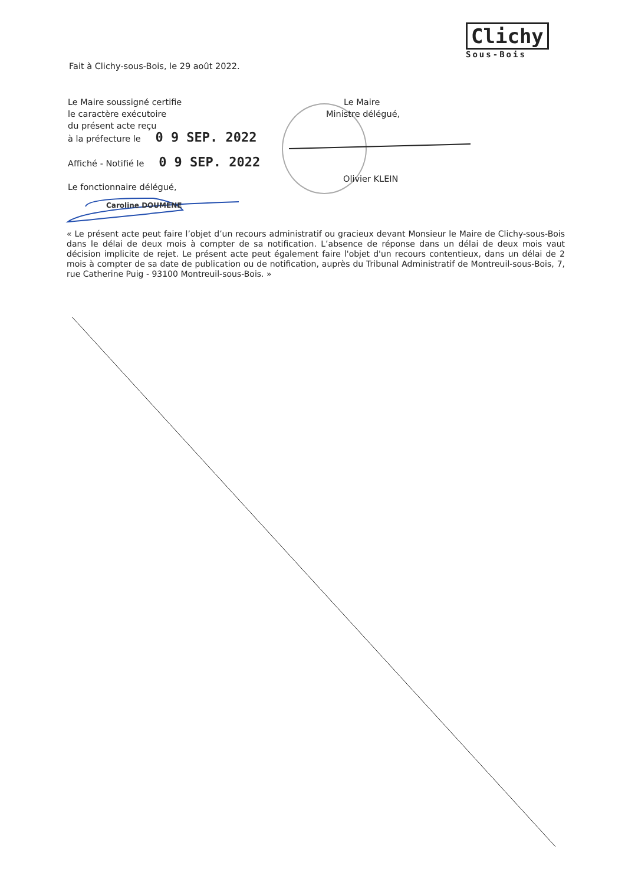Clichy
Sous-Bois
Fait à Clichy-sous-Bois, le 29 août 2022.
Le Maire soussigné certifie
le caractère exécutoire
du présent acte reçu
à la préfecture le 0 9 SEP. 2022
Affiché - Notifié le 0 9 SEP. 2022
Le fonctionnaire délégué,
Le Maire
Ministre délégué,
Olivier KLEIN
Caroline DOUMENE
« Le présent acte peut faire l’objet d’un recours administratif ou gracieux devant Monsieur le Maire de Clichy-sous-Bois dans le délai de deux mois à compter de sa notification. L’absence de réponse dans un délai de deux mois vaut décision implicite de rejet. Le présent acte peut également faire l'objet d'un recours contentieux, dans un délai de 2 mois à compter de sa date de publication ou de notification, auprès du Tribunal Administratif de Montreuil-sous-Bois, 7, rue Catherine Puig - 93100 Montreuil-sous-Bois. »